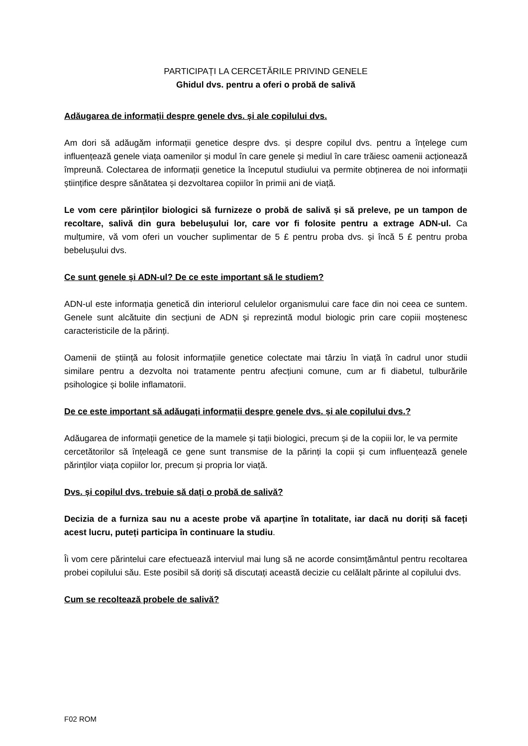PARTICIPAȚI LA CERCETĂRILE PRIVIND GENELE
Ghidul dvs. pentru a oferi o probă de salivă
Adăugarea de informații despre genele dvs. și ale copilului dvs.
Am dori să adăugăm informații genetice despre dvs. și despre copilul dvs. pentru a înțelege cum influențează genele viața oamenilor și modul în care genele și mediul în care trăiesc oamenii acționează împreună. Colectarea de informații genetice la începutul studiului va permite obținerea de noi informații științifice despre sănătatea și dezvoltarea copiilor în primii ani de viață.
Le vom cere părinților biologici să furnizeze o probă de salivă și să preleve, pe un tampon de recoltare, salivă din gura bebelușului lor, care vor fi folosite pentru a extrage ADN-ul. Ca mulțumire, vă vom oferi un voucher suplimentar de 5 £ pentru proba dvs. și încă 5 £ pentru proba bebelușului dvs.
Ce sunt genele și ADN-ul? De ce este important să le studiem?
ADN-ul este informația genetică din interiorul celulelor organismului care face din noi ceea ce suntem. Genele sunt alcătuite din secțiuni de ADN și reprezintă modul biologic prin care copiii moștenesc caracteristicile de la părinți.
Oamenii de știință au folosit informațiile genetice colectate mai târziu în viață în cadrul unor studii similare pentru a dezvolta noi tratamente pentru afecțiuni comune, cum ar fi diabetul, tulburările psihologice și bolile inflamatorii.
De ce este important să adăugați informații despre genele dvs. și ale copilului dvs.?
Adăugarea de informații genetice de la mamele și tații biologici, precum și de la copiii lor, le va permite
cercetătorilor să înțeleagă ce gene sunt transmise de la părinți la copii și cum influențează genele părinților viața copiilor lor, precum și propria lor viață.
Dvs. și copilul dvs. trebuie să dați o probă de salivă?
Decizia de a furniza sau nu a aceste probe vă aparține în totalitate, iar dacă nu doriți să faceți acest lucru, puteți participa în continuare la studiu.
Îi vom cere părintelui care efectuează interviul mai lung să ne acorde consimțământul pentru recoltarea probei copilului său. Este posibil să doriți să discutați această decizie cu celălalt părinte al copilului dvs.
Cum se recoltează probele de salivă?
F02 ROM